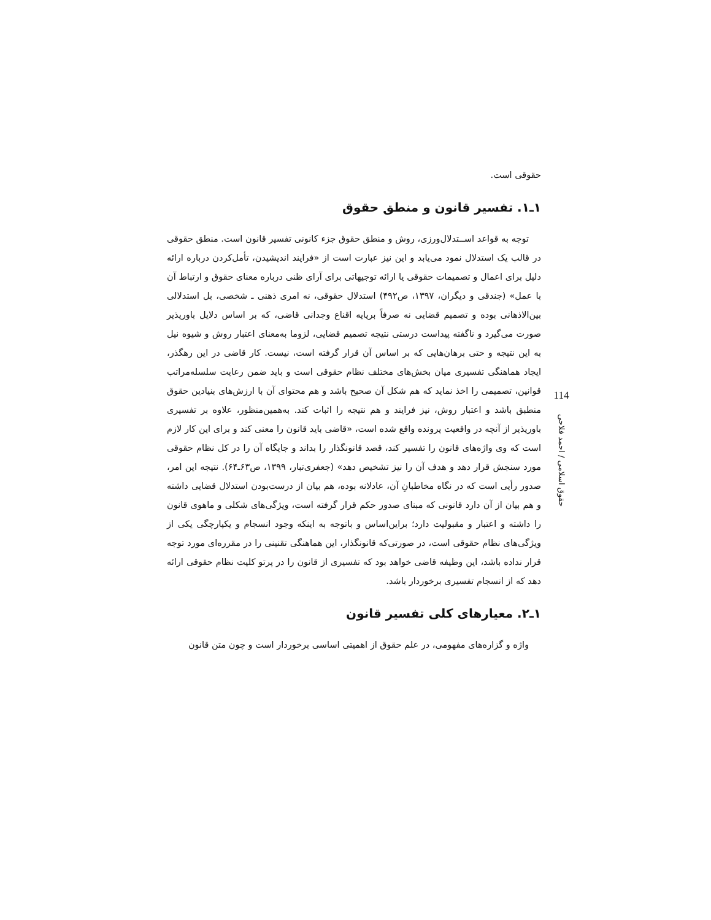حقوقی است.
۱ـ۱. تفسیر قانون و منطق حقوق
توجه به قواعد اســتدلال‌ورزی، روش و منطق حقوق جزء کانونی تفسیر قانون است. منطق حقوقی در قالب یک استدلال نمود می‌یابد و این نیز عبارت است از «فرایند اندیشیدن، تأمل‌کردن درباره ارائه دلیل برای اعمال و تصمیمات حقوقی یا ارائه توجیهاتی برای آرای ظنی درباره معنای حقوق و ارتباط آن با عمل» (جندقی و دیگران، ۱۳۹۷، ص۴۹۲) استدلال حقوقی، نه امری ذهنی ـ شخصی، بل استدلالی بین‌الاذهانی بوده و تصمیم قضایی نه صرفاً برپایه اقناع وجدانی قاضی، که بر اساس دلایل باورپذیر صورت می‌گیرد و ناگفته پیداست درستی نتیجه تصمیم قضایی، لزوما به‌معنای اعتبار روش و شیوه نیل به این نتیجه و حتی برهان‌هایی که بر اساس آن قرار گرفته است، نیست. کار قاضی در این رهگذر، ایجاد هماهنگی تفسیری میان بخش‌های مختلف نظام حقوقی است و باید ضمن رعایت سلسله‌مراتب قوانین، تصمیمی را اخذ نماید که هم شکل آن صحیح باشد و هم محتوای آن با ارزش‌های بنیادین حقوق منطبق باشد و اعتبار روش، نیز فرایند و هم نتیجه را اثبات کند. به‌همین‌منظور، علاوه بر تفسیری باورپذیر از آنچه در واقعیت پرونده واقع شده است، «قاضی باید قانون را معنی کند و برای این کار لازم است که وی واژه‌های قانون را تفسیر کند، قصد قانونگذار را بداند و جایگاه آن را در کل نظام حقوقی مورد سنجش قرار دهد و هدف آن را نیز تشخیص دهد» (جعفری‌تبار، ۱۳۹۹، ص۶۳ـ۶۴). نتیجه این امر، صدور رأیی است که در نگاه مخاطبانِ آن، عادلانه بوده، هم بیان از درست‌بودن استدلال قضایی داشته و هم بیان از آن دارد قانونی که مبنای صدور حکم قرار گرفته است، ویژگی‌های شکلی و ماهوی قانون را داشته و اعتبار و مقبولیت دارد؛ براین‌اساس و باتوجه به اینکه وجود انسجام و یکپارچگی یکی از ویژگی‌های نظام حقوقی است، در صورتی‌که قانونگذار، این هماهنگی تقنینی را در مقرره‌ای مورد توجه قرار نداده باشد، این وظیفه قاضی خواهد بود که تفسیری از قانون را در پرتو کلیت نظام حقوقی ارائه دهد که از انسجام تفسیری برخوردار باشد.
۱ـ۲. معیارهای کلی تفسیر قانون
واژه و گزاره‌های مفهومی، در علم حقوق از اهمیتی اساسی برخوردار است و چون متن قانون
114
حقوق اسلامی / احمد فلاحی